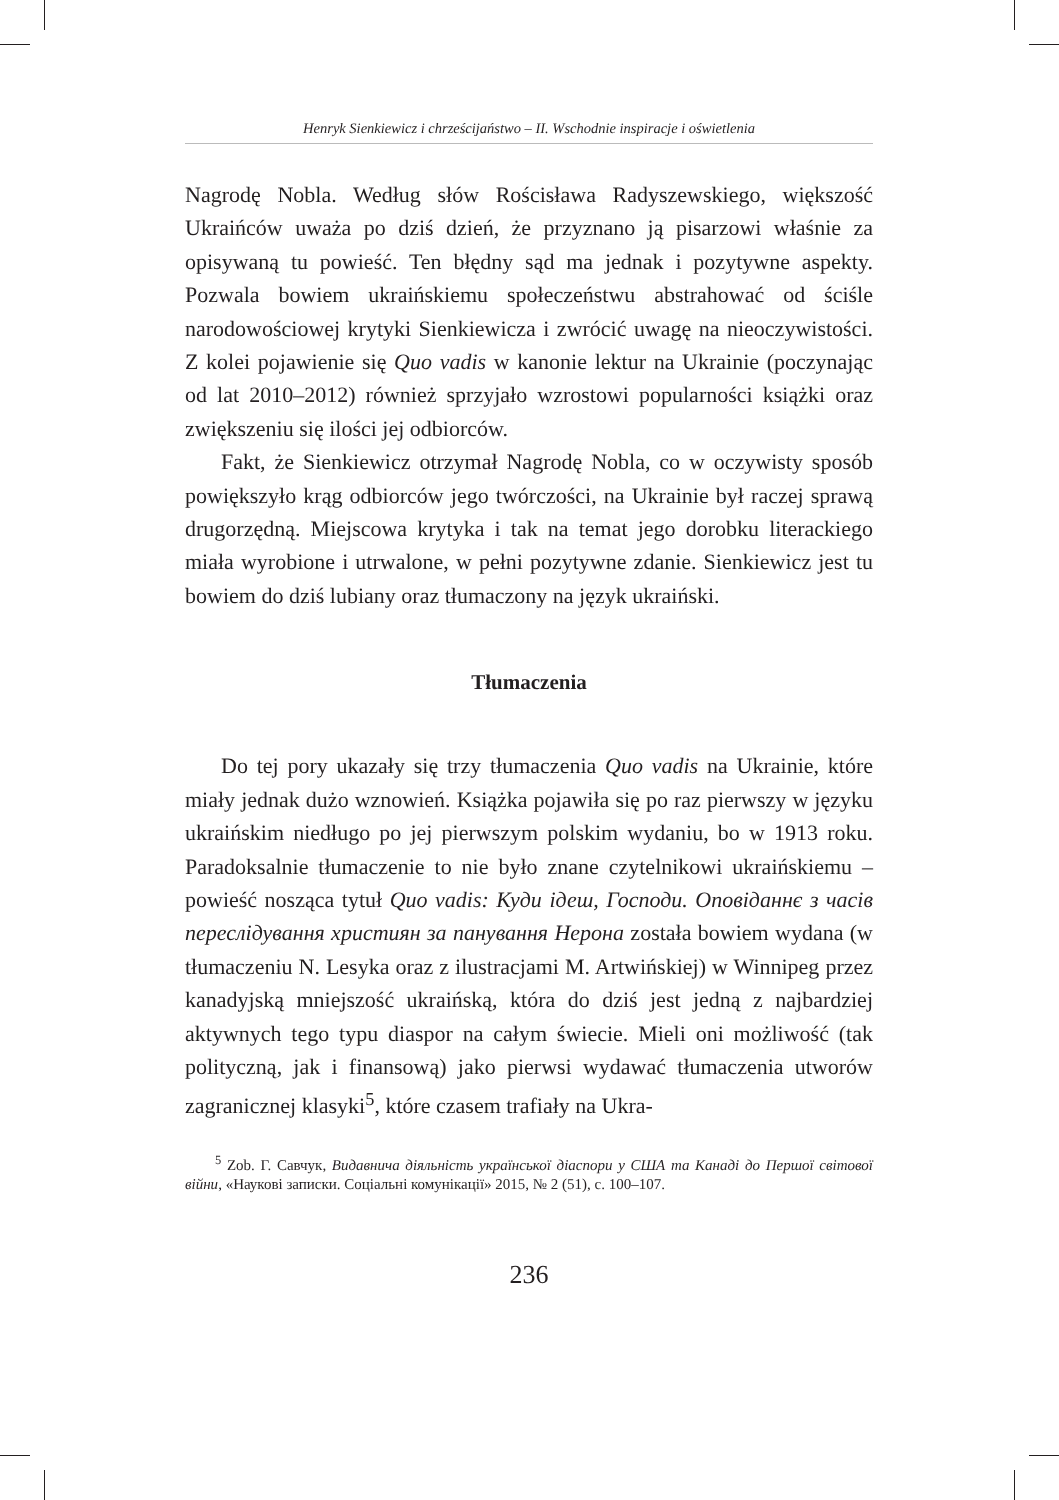Henryk Sienkiewicz i chrześcijaństwo – II. Wschodnie inspiracje i oświetlenia
Nagrodę Nobla. Według słów Rościsława Radyszewskiego, większość Ukraińców uważa po dziś dzień, że przyznano ją pisarzowi właśnie za opisywaną tu powieść. Ten błędny sąd ma jednak i pozytywne aspekty. Pozwala bowiem ukraińskiemu społeczeństwu abstrahować od ściśle narodowościowej krytyki Sienkiewicza i zwrócić uwagę na nieoczywistości. Z kolei pojawienie się Quo vadis w kanonie lektur na Ukrainie (poczynając od lat 2010–2012) również sprzyjało wzrostowi popularności książki oraz zwiększeniu się ilości jej odbiorców.
Fakt, że Sienkiewicz otrzymał Nagrodę Nobla, co w oczywisty sposób powiększyło krąg odbiorców jego twórczości, na Ukrainie był raczej sprawą drugorzędną. Miejscowa krytyka i tak na temat jego dorobku literackiego miała wyrobione i utrwalone, w pełni pozytywne zdanie. Sienkiewicz jest tu bowiem do dziś lubiany oraz tłumaczony na język ukraiński.
Tłumaczenia
Do tej pory ukazały się trzy tłumaczenia Quo vadis na Ukrainie, które miały jednak dużo wznowień. Książka pojawiła się po raz pierwszy w języku ukraińskim niedługo po jej pierwszym polskim wydaniu, bo w 1913 roku. Paradoksalnie tłumaczenie to nie było znane czytelnikowi ukraińskiemu – powieść nosząca tytuł Quo vadis: Куди ідеш, Господи. Оповіданнє з часів переслідування християн за панування Нерона została bowiem wydana (w tłumaczeniu N. Lesyka oraz z ilustracjami M. Artwińskiej) w Winnipeg przez kanadyjską mniejszość ukraińską, która do dziś jest jedną z najbardziej aktywnych tego typu diaspor na całym świecie. Mieli oni możliwość (tak polityczną, jak i finansową) jako pierwsi wydawać tłumaczenia utworów zagranicznej klasyki<sup>5</sup>, które czasem trafiały na Ukra-
<sup>5</sup> Zob. Г. Савчук, Видавнича діяльність української діаспори у США та Канаді до Першої світової війни, «Наукові записки. Соціальні комунікації» 2015, № 2 (51), с. 100–107.
236